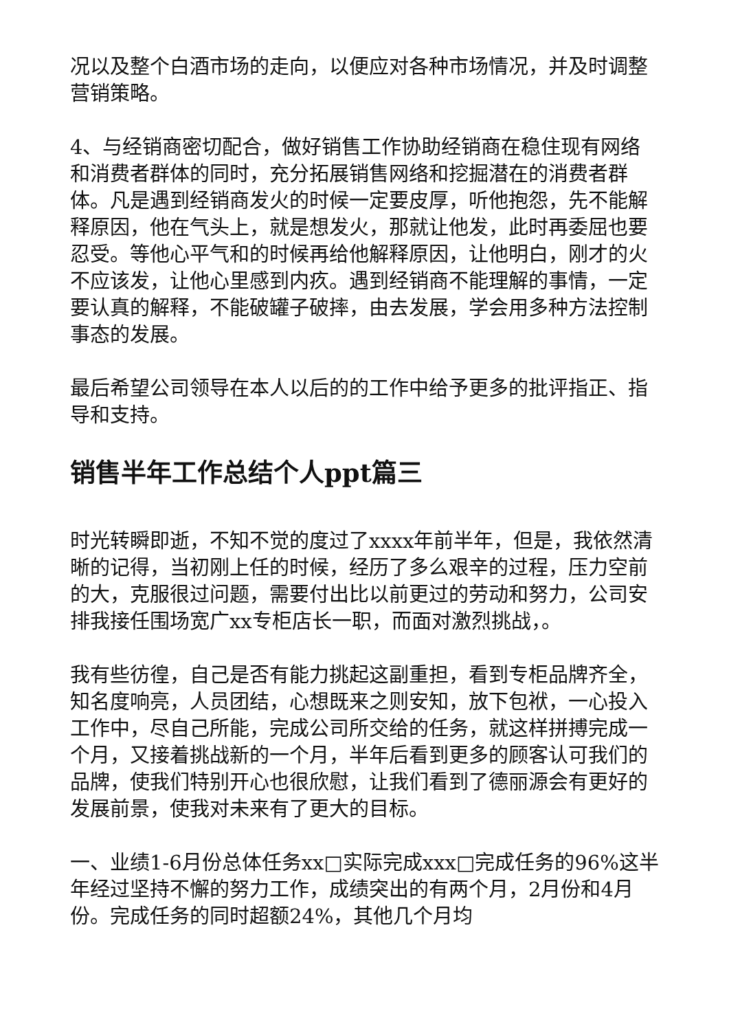况以及整个白酒市场的走向，以便应对各种市场情况，并及时调整营销策略。
4、与经销商密切配合，做好销售工作协助经销商在稳住现有网络和消费者群体的同时，充分拓展销售网络和挖掘潜在的消费者群体。凡是遇到经销商发火的时候一定要皮厚，听他抱怨，先不能解释原因，他在气头上，就是想发火，那就让他发，此时再委屈也要忍受。等他心平气和的时候再给他解释原因，让他明白，刚才的火不应该发，让他心里感到内疚。遇到经销商不能理解的事情，一定要认真的解释，不能破罐子破摔，由去发展，学会用多种方法控制事态的发展。
最后希望公司领导在本人以后的的工作中给予更多的批评指正、指导和支持。
销售半年工作总结个人ppt篇三
时光转瞬即逝，不知不觉的度过了xxxx年前半年，但是，我依然清晰的记得，当初刚上任的时候，经历了多么艰辛的过程，压力空前的大，克服很过问题，需要付出比以前更过的劳动和努力，公司安排我接任围场宽广xx专柜店长一职，而面对激烈挑战，。
我有些彷徨，自己是否有能力挑起这副重担，看到专柜品牌齐全，知名度响亮，人员团结，心想既来之则安知，放下包袱，一心投入工作中，尽自己所能，完成公司所交给的任务，就这样拼搏完成一个月，又接着挑战新的一个月，半年后看到更多的顾客认可我们的品牌，使我们特别开心也很欣慰，让我们看到了德丽源会有更好的发展前景，使我对未来有了更大的目标。
一、业绩1-6月份总体任务xx□实际完成xxx□完成任务的96%这半年经过坚持不懈的努力工作，成绩突出的有两个月，2月份和4月份。完成任务的同时超额24%，其他几个月均